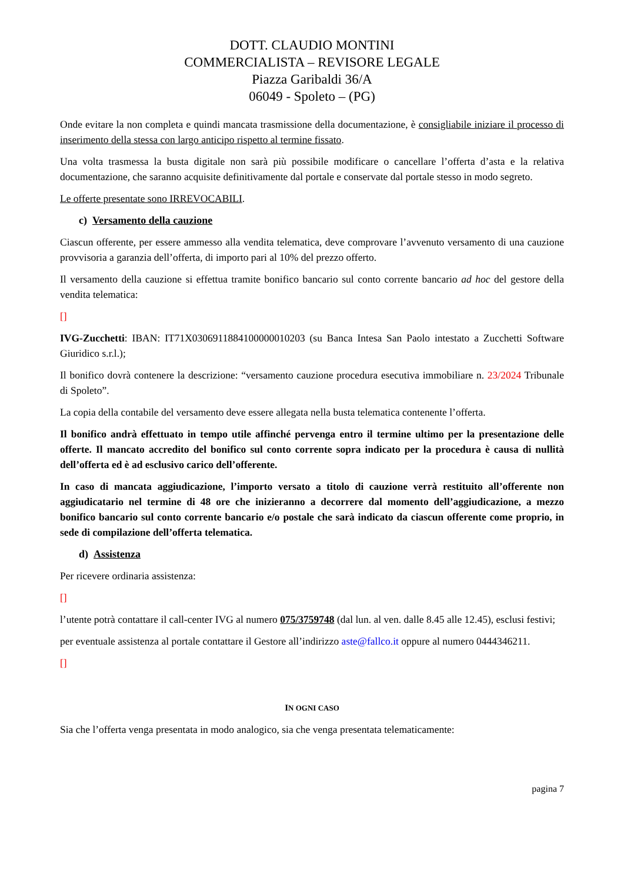DOTT. CLAUDIO MONTINI
COMMERCIALISTA – REVISORE LEGALE
Piazza Garibaldi 36/A
06049 - Spoleto – (PG)
Onde evitare la non completa e quindi mancata trasmissione della documentazione, è consigliabile iniziare il processo di inserimento della stessa con largo anticipo rispetto al termine fissato.
Una volta trasmessa la busta digitale non sarà più possibile modificare o cancellare l’offerta d’asta e la relativa documentazione, che saranno acquisite definitivamente dal portale e conservate dal portale stesso in modo segreto.
Le offerte presentate sono IRREVOCABILI.
c) Versamento della cauzione
Ciascun offerente, per essere ammesso alla vendita telematica, deve comprovare l’avvenuto versamento di una cauzione provvisoria a garanzia dell’offerta, di importo pari al 10% del prezzo offerto.
Il versamento della cauzione si effettua tramite bonifico bancario sul conto corrente bancario ad hoc del gestore della vendita telematica:
[]
IVG-Zucchetti: IBAN: IT71X0306911884100000010203 (su Banca Intesa San Paolo intestato a Zucchetti Software Giuridico s.r.l.);
Il bonifico dovrà contenere la descrizione: “versamento cauzione procedura esecutiva immobiliare n. 23/2024 Tribunale di Spoleto”.
La copia della contabile del versamento deve essere allegata nella busta telematica contenente l’offerta.
Il bonifico andrà effettuato in tempo utile affinché pervenga entro il termine ultimo per la presentazione delle offerte. Il mancato accredito del bonifico sul conto corrente sopra indicato per la procedura è causa di nullità dell’offerta ed è ad esclusivo carico dell’offerente.
In caso di mancata aggiudicazione, l’importo versato a titolo di cauzione verrà restituito all’offerente non aggiudicatario nel termine di 48 ore che inizieranno a decorrere dal momento dell’aggiudicazione, a mezzo bonifico bancario sul conto corrente bancario e/o postale che sarà indicato da ciascun offerente come proprio, in sede di compilazione dell’offerta telematica.
d) Assistenza
Per ricevere ordinaria assistenza:
[]
l’utente potrà contattare il call-center IVG al numero 075/3759748 (dal lun. al ven. dalle 8.45 alle 12.45), esclusi festivi;
per eventuale assistenza al portale contattare il Gestore all’indirizzo aste@fallco.it oppure al numero 0444346211.
[]
IN OGNI CASO
Sia che l’offerta venga presentata in modo analogico, sia che venga presentata telematicamente:
pagina 7